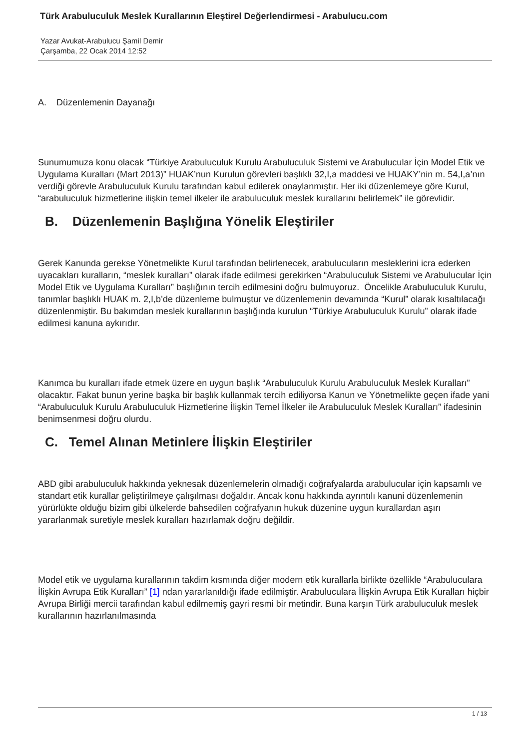Türk Arabuluculuk Meslek Kurallarının Eleştirel Değerlendirmesi - Arabulucu.com
Yazar Avukat-Arabulucu Şamil Demir
Çarşamba, 22 Ocak 2014 12:52
A. Düzenlemenin Dayanağı
Sunumumuza konu olacak “Türkiye Arabuluculuk Kurulu Arabuluculuk Sistemi ve Arabulucular İçin Model Etik ve Uygulama Kuralları (Mart 2013)” HUAK’nun Kurulun görevleri başlıklı 32,I,a maddesi ve HUAKY’nin m. 54,I,a’nın verdiği görevle Arabuluculuk Kurulu tarafından kabul edilerek onaylanmıştır. Her iki düzenlemeye göre Kurul, “arabuluculuk hizmetlerine ilişkin temel ilkeler ile arabuluculuk meslek kurallarını belirlemek” ile görevlidir.
B. Düzenlemenin Başlığına Yönelik Eleştiriler
Gerek Kanunda gerekse Yönetmelikte Kurul tarafından belirlenecek, arabulucuların mesleklerini icra ederken uyacakları kuralların, “meslek kuralları” olarak ifade edilmesi gerekirken “Arabuluculuk Sistemi ve Arabulucular İçin Model Etik ve Uygulama Kuralları” başlığının tercih edilmesini doğru bulmuyoruz. Öncelikle Arabuluculuk Kurulu, tanımlar başlıklı HUAK m. 2,I,b’de düzenleme bulmuştur ve düzenlemenin devamında “Kurul” olarak kısaltılacağı düzenlenmiştir. Bu bakımdan meslek kurallarının başlığında kurulun “Türkiye Arabuluculuk Kurulu” olarak ifade edilmesi kanuna aykırıdır.
Kanımca bu kuralları ifade etmek üzere en uygun başlık “Arabuluculuk Kurulu Arabuluculuk Meslek Kuralları” olacaktır. Fakat bunun yerine başka bir başlık kullanmak tercih ediliyorsa Kanun ve Yönetmelikte geçen ifade yani “Arabuluculuk Kurulu Arabuluculuk Hizmetlerine İlişkin Temel İlkeler ile Arabuluculuk Meslek Kuralları” ifadesinin benimsenmesi doğru olurdu.
C. Temel Alınan Metinlere İlişkin Eleştiriler
ABD gibi arabuluculuk hakkında yeknesak düzenlemelerin olmadığı coğrafyalarda arabulucular için kapsamlı ve standart etik kurallar geliştirilmeye çalışılması doğaldır. Ancak konu hakkında ayrıntılı kanuni düzenlemenin yürürlükte olduğu bizim gibi ülkelerde bahsedilen coğrafyanın hukuk düzenine uygun kurallardan aşırı yararlanmak suretiyle meslek kuralları hazırlamak doğru değildir.
Model etik ve uygulama kurallarının takdim kısmında diğer modern etik kurallarla birlikte özellikle “Arabuluculara İlişkin Avrupa Etik Kuralları” [1] ndan yararlanıldığı ifade edilmiştir. Arabuluculara İlişkin Avrupa Etik Kuralları hiçbir Avrupa Birliği mercii tarafından kabul edilmemiş gayri resmi bir metindir. Buna karşın Türk arabuluculuk meslek kurallarının hazırlanılmasında
1 / 13